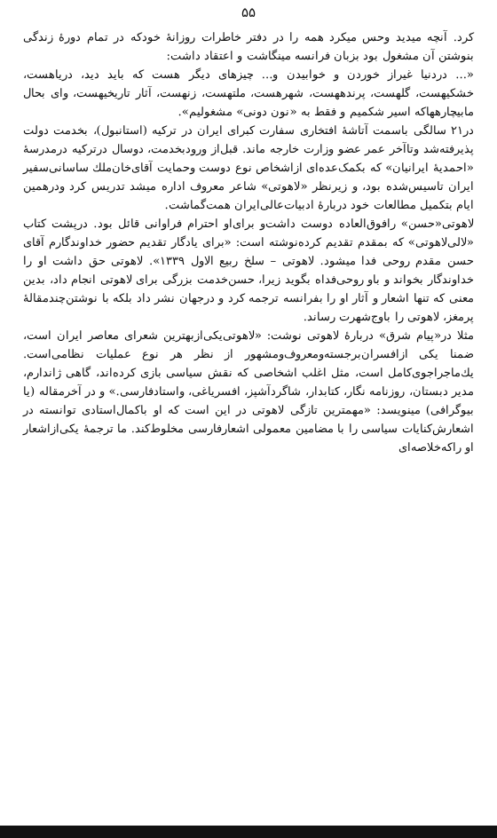۵۵
کرد. آنچه میدید وحس میکرد همه را در دفتر خاطرات روزانهٔ خودکه در تمام دورهٔ زندگی بنوشتن آن مشغول بود بزبان فرانسه مینگاشت و اعتقاد داشت:
«... دردنیا غیراز خوردن و خوابیدن و... چیزهای دیگر هست که باید دید، دریاهست، خشکیهست، گلهست، پرندههست، شهرهست، ملتهست، زنهست، آثار تاریخیهست، وای بحال مابیچارههاکه اسیر شکمیم و فقط به «نون دونی» مشغولیم».
در۲۱ سالگی باسمت آتاشهٔ افتخاری سفارت کبرای ایران در ترکیه (استانبول)، بخدمت دولت پذیرفته‌شد وتاآخر عمر عضو وزارت خارجه ماند. قبل‌از ورودبخدمت، دوسال درترکیه درمدرسهٔ «احمدیهٔ ایرانیان» که بکمک‌عده‌ای ازاشخاص نوع دوست وحمایت آقای‌خان‌ملك ساسانی‌سفیر ایران تاسیس‌شده بود، و زیرنظر «لاهوتی» شاعر معروف اداره میشد تدریس کرد ودرهمین ایام بتکمیل مطالعات خود دربارهٔ ادبیات‌عالی‌ایران همت‌گماشت.
لاهوتی«حسن» رافوق‌العاده دوست داشت‌و برای‌او احترام فراوانی قائل بود. درپشت کتاب «لالی‌لاهوتی» که بمقدم تقدیم کرده‌نوشته است: «برای یادگار تقدیم حضور خداوندگارم آقای حسن مقدم روحی فدا میشود. لاهوتی – سلخ ربیع الاول ۱۳۳۹». لاهوتی حق داشت او را خداوندگار بخواند و باو روحی‌فداه بگوید زیرا، حسن‌خدمت بزرگی برای لاهوتی انجام داد، بدین معنی که تنها اشعار و آثار او را بفرانسه ترجمه کرد و درجهان نشر داد بلکه با نوشتن‌چندمقالهٔ پرمغز، لاهوتی را باوج‌شهرت رساند.
مثلا در«پیام شرق» دربارهٔ لاهوتی نوشت: «لاهوتی‌یکی‌ازبهترین شعرای معاصر ایران است، ضمنا یکی ازافسران‌برجسته‌ومعروف‌ومشهور از نظر هر نوع عملیات نظامی‌است. یك‌ماجراجوی‌کامل است، مثل اغلب اشخاصی که نقش سیاسی بازی کرده‌اند، گاهی ژاندارم، مدیر دبستان، روزنامه نگار، کتابدار، شاگردآشپز، افسریاغی، واستادفارسی.» و در آخرمقاله (یا بیوگرافی) مینویسد: «مهمترین تازگی لاهوتی در این است که او باکمال‌استادی توانسته در اشعارش‌کنایات سیاسی را با مضامین معمولی اشعارفارسی مخلوط‌کند. ما ترجمهٔ یکی‌ازاشعار او راکه‌خلاصه‌ای